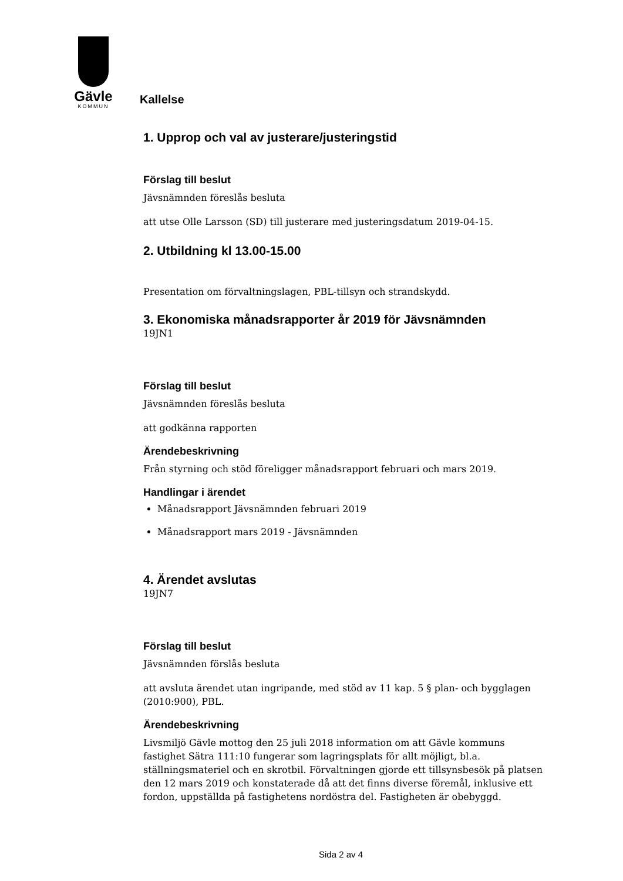Gävle
KOMMUN
Kallelse
1. Upprop och val av justerare/justeringstid
Förslag till beslut
Jävsnämnden föreslås besluta
att utse Olle Larsson (SD) till justerare med justeringsdatum 2019-04-15.
2. Utbildning kl 13.00-15.00
Presentation om förvaltningslagen, PBL-tillsyn och strandskydd.
3. Ekonomiska månadsrapporter år 2019 för Jävsnämnden
19JN1
Förslag till beslut
Jävsnämnden föreslås besluta
att godkänna rapporten
Ärendebeskrivning
Från styrning och stöd föreligger månadsrapport februari och mars 2019.
Handlingar i ärendet
Månadsrapport Jävsnämnden februari 2019
Månadsrapport mars 2019 - Jävsnämnden
4. Ärendet avslutas
19JN7
Förslag till beslut
Jävsnämnden förslås besluta
att avsluta ärendet utan ingripande, med stöd av 11 kap. 5 § plan- och bygglagen (2010:900), PBL.
Ärendebeskrivning
Livsmiljö Gävle mottog den 25 juli 2018 information om att Gävle kommuns fastighet Sätra 111:10 fungerar som lagringsplats för allt möjligt, bl.a. ställningsmateriel och en skrotbil. Förvaltningen gjorde ett tillsynsbesök på platsen den 12 mars 2019 och konstaterade då att det finns diverse föremål, inklusive ett fordon, uppställda på fastighetens nordöstra del. Fastigheten är obebyggd.
Sida 2 av 4